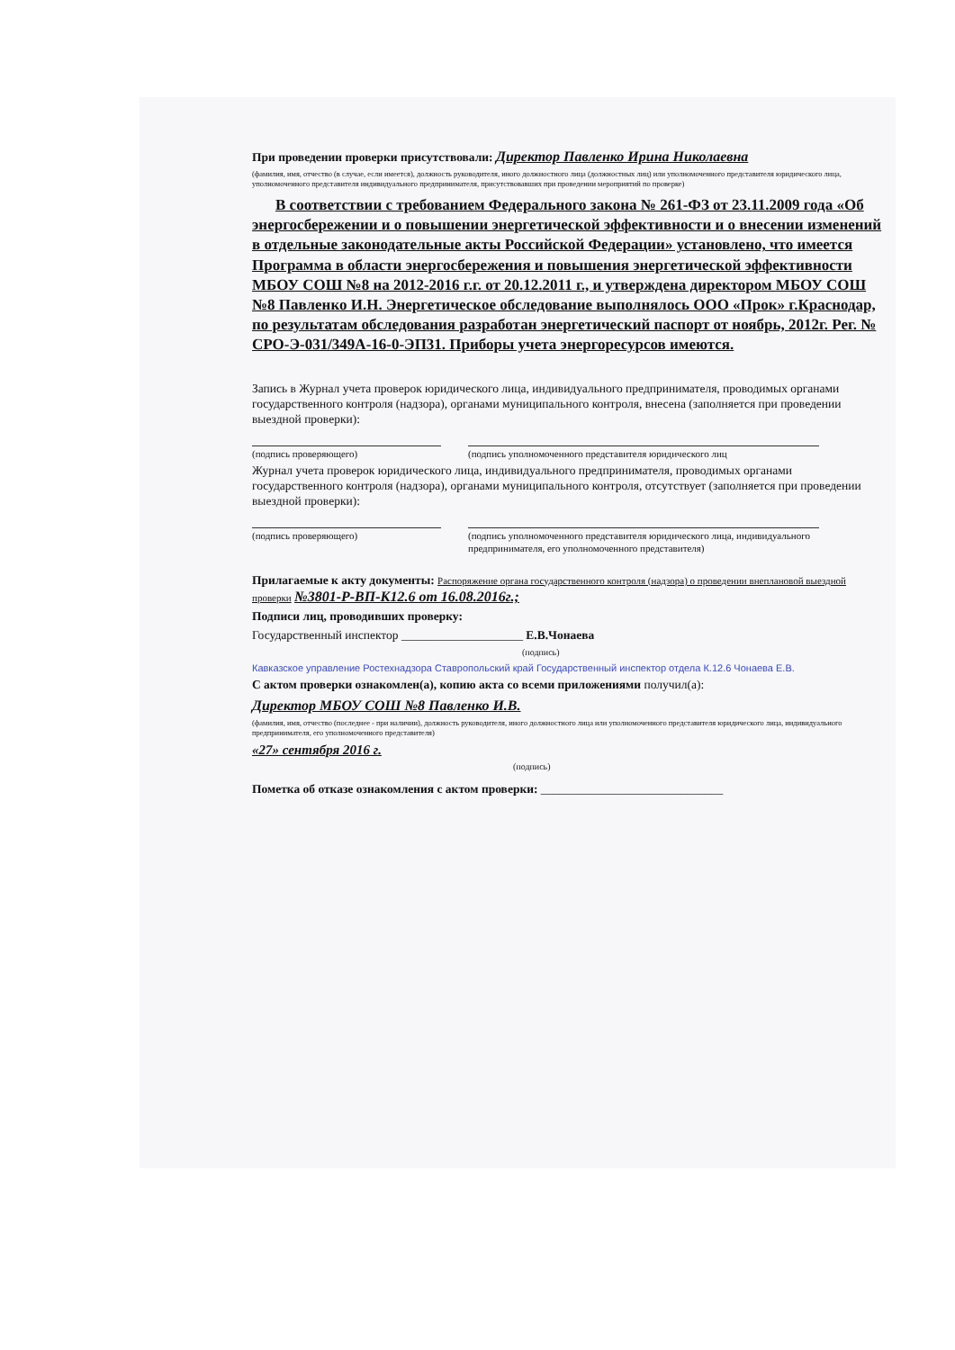При проведении проверки присутствовали: Директор Павленко Ирина Николаевна
(фамилия, имя, отчество (в случае, если имеется), должность руководителя, иного должностного лица (должностных лиц) или уполномоченного представителя юридического лица, уполномоченного представителя индивидуального предпринимателя, присутствовавших при проведении мероприятий по проверке)
В соответствии с требованием Федерального закона № 261-ФЗ от 23.11.2009 года «Об энергосбережении и о повышении энергетической эффективности и о внесении изменений в отдельные законодательные акты Российской Федерации» установлено, что имеется Программа в области энергосбережения и повышения энергетической эффективности МБОУ СОШ №8 на 2012-2016 г.г. от 20.12.2011 г., и утверждена директором МБОУ СОШ №8 Павленко И.Н. Энергетическое обследование выполнялось ООО «Прок» г.Краснодар, по результатам обследования разработан энергетический паспорт от ноябрь, 2012г. Рег. № СРО-Э-031/349А-16-0-ЭП31. Приборы учета энергоресурсов имеются.
Запись в Журнал учета проверок юридического лица, индивидуального предпринимателя, проводимых органами государственного контроля (надзора), органами муниципального контроля, внесена (заполняется при проведении выездной проверки):
(подпись проверяющего) (подпись уполномоченного представителя юридического лиц
Журнал учета проверок юридического лица, индивидуального предпринимателя, проводимых органами государственного контроля (надзора), органами муниципального контроля, отсутствует (заполняется при проведении выездной проверки):
(подпись проверяющего) (подпись уполномоченного представителя юридического лица, индивидуального предпринимателя, его уполномоченного представителя)
Прилагаемые к акту документы: Распоряжение органа государственного контроля (надзора) о проведении внеплановой выездной проверки №3801-Р-ВП-К12.6 от 16.08.2016г.;
Подписи лиц, проводивших проверку:
Государственный инспектор ____________________ Е.В.Чонаева
(подпись)
Кавказское управление Ростехнадзора Ставропольский край Государственный инспектор отдела К.12.6 Чонаева Е.В.
С актом проверки ознакомлен(а), копию акта со всеми приложениями получил(а):
Директор МБОУ СОШ №8 Павленко И.В.
(фамилия, имя, отчество (последнее - при наличии), должность руководителя, иного должностного лица или уполномоченного представителя юридического лица, индивидуального предпринимателя, его уполномоченного представителя)
«27» сентября 2016 г.
(подпись)
Пометка об отказе ознакомления с актом проверки: ______________________________